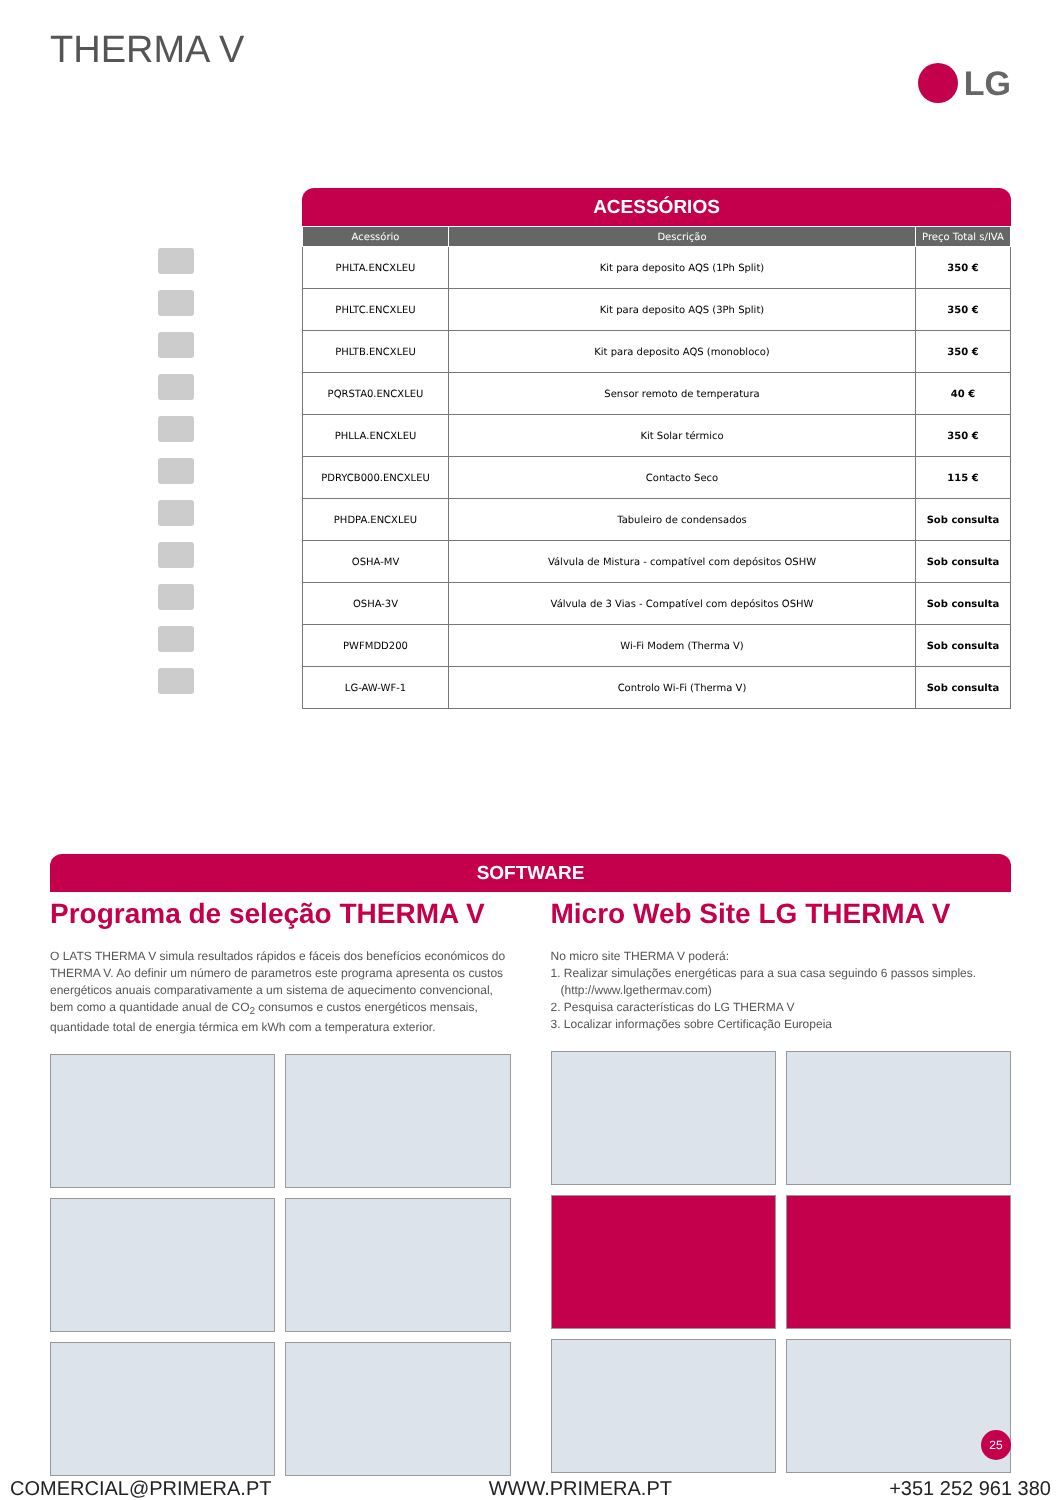THERMA V LG
ACESSÓRIOS
| Acessório | Descrição | Preço Total s/IVA |
| --- | --- | --- |
| PHLTA.ENCXLEU | Kit para deposito AQS (1Ph Split) | 350 € |
| PHLTC.ENCXLEU | Kit para deposito AQS (3Ph Split) | 350 € |
| PHLTB.ENCXLEU | Kit para deposito AQS (monobloco) | 350 € |
| PQRSTA0.ENCXLEU | Sensor remoto de temperatura | 40 € |
| PHLLA.ENCXLEU | Kit Solar térmico | 350 € |
| PDRYCB000.ENCXLEU | Contacto Seco | 115 € |
| PHDPA.ENCXLEU | Tabuleiro de condensados | Sob consulta |
| OSHA-MV | Válvula de Mistura - compatível com depósitos OSHW | Sob consulta |
| OSHA-3V | Válvula de 3 Vias - Compatível com depósitos OSHW | Sob consulta |
| PWFMDD200 | Wi-Fi Modem (Therma V) | Sob consulta |
| LG-AW-WF-1 | Controlo Wi-Fi (Therma V) | Sob consulta |
SOFTWARE
Programa de seleção THERMA V
O LATS THERMA V simula resultados rápidos e fáceis dos benefícios económicos do THERMA V. Ao definir um número de parametros este programa apresenta os custos energéticos anuais comparativamente a um sistema de aquecimento convencional, bem como a quantidade anual de CO<sub>2</sub> consumos e custos energéticos mensais, quantidade total de energia térmica em kWh com a temperatura exterior.
Micro Web Site LG THERMA V
No micro site THERMA V poderá:
1. Realizar simulações energéticas para a sua casa seguindo 6 passos simples.
(http://www.lgethermav.com)
2. Pesquisa características do LG THERMA V
3. Localizar informações sobre Certificação Europeia
25
COMERCIAL@PRIMERA.PT WWW.PRIMERA.PT +351 252 961 380